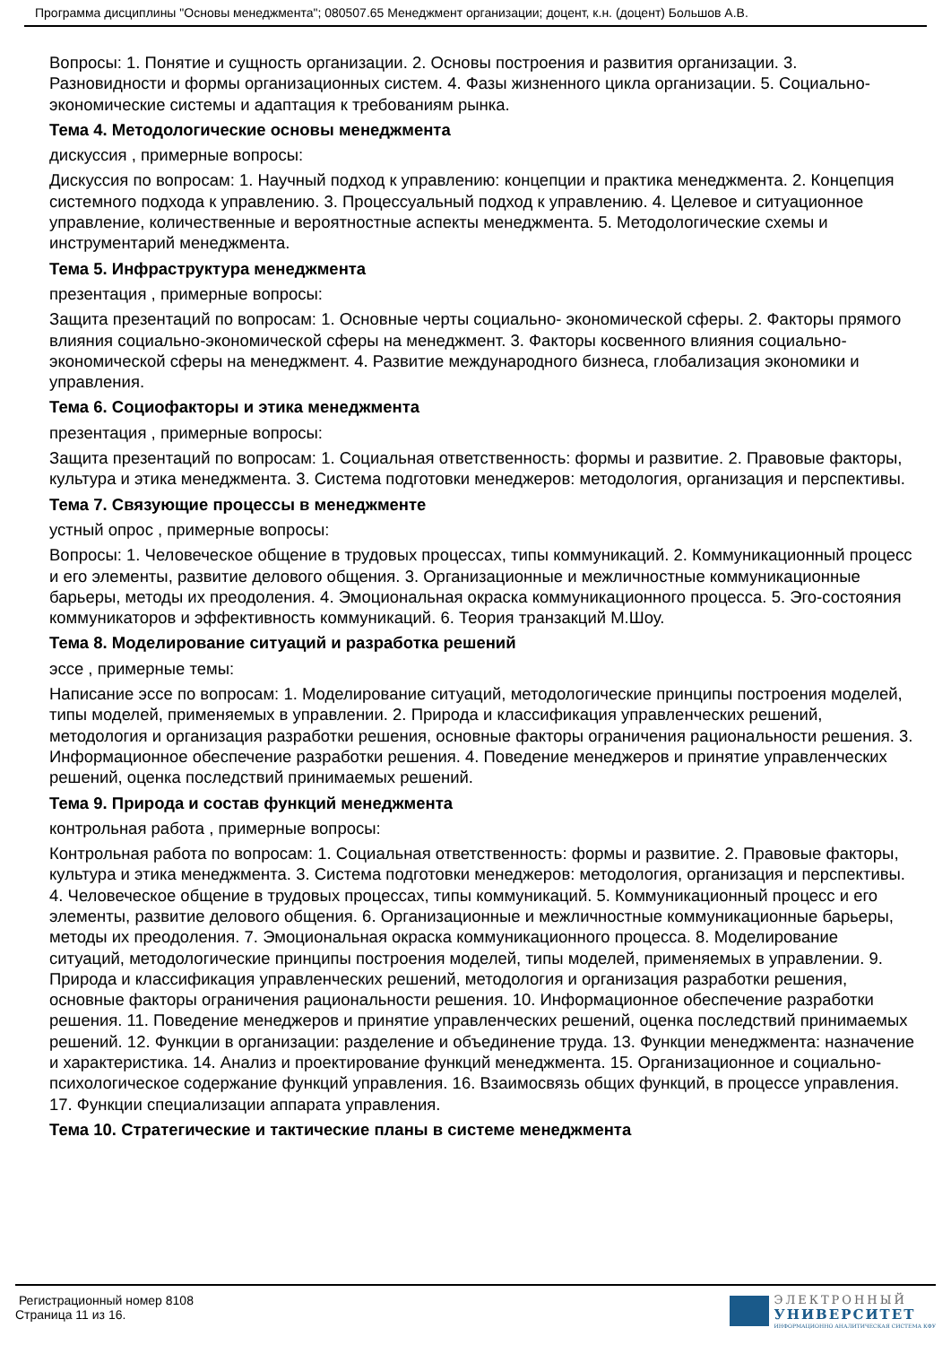Программа дисциплины "Основы менеджмента"; 080507.65 Менеджмент организации; доцент, к.н. (доцент) Большов А.В.
Вопросы: 1. Понятие и сущность организации. 2. Основы построения и развития организации. 3. Разновидности и формы организационных систем. 4. Фазы жизненного цикла организации. 5. Социально-экономические системы и адаптация к требованиям рынка.
Тема 4. Методологические основы менеджмента
дискуссия , примерные вопросы:
Дискуссия по вопросам: 1. Научный подход к управлению: концепции и практика менеджмента. 2. Концепция системного подхода к управлению. 3. Процессуальный подход к управлению. 4. Целевое и ситуационное управление, количественные и вероятностные аспекты менеджмента. 5. Методологические схемы и инструментарий менеджмента.
Тема 5. Инфраструктура менеджмента
презентация , примерные вопросы:
Защита презентаций по вопросам: 1. Основные черты социально- экономической сферы. 2. Факторы прямого влияния социально-экономической сферы на менеджмент. 3. Факторы косвенного влияния социально-экономической сферы на менеджмент. 4. Развитие международного бизнеса, глобализация экономики и управления.
Тема 6. Социофакторы и этика менеджмента
презентация , примерные вопросы:
Защита презентаций по вопросам: 1. Социальная ответственность: формы и развитие. 2. Правовые факторы, культура и этика менеджмента. 3. Система подготовки менеджеров: методология, организация и перспективы.
Тема 7. Связующие процессы в менеджменте
устный опрос , примерные вопросы:
Вопросы: 1. Человеческое общение в трудовых процессах, типы коммуникаций. 2. Коммуникационный процесс и его элементы, развитие делового общения. 3. Организационные и межличностные коммуникационные барьеры, методы их преодоления. 4. Эмоциональная окраска коммуникационного процесса. 5. Эго-состояния коммуникаторов и эффективность коммуникаций. 6. Теория транзакций М.Шоу.
Тема 8. Моделирование ситуаций и разработка решений
эссе , примерные темы:
Написание эссе по вопросам: 1. Моделирование ситуаций, методологические принципы построения моделей, типы моделей, применяемых в управлении. 2. Природа и классификация управленческих решений, методология и организация разработки решения, основные факторы ограничения рациональности решения. 3. Информационное обеспечение разработки решения. 4. Поведение менеджеров и принятие управленческих решений, оценка последствий принимаемых решений.
Тема 9. Природа и состав функций менеджмента
контрольная работа , примерные вопросы:
Контрольная работа по вопросам: 1. Социальная ответственность: формы и развитие. 2. Правовые факторы, культура и этика менеджмента. 3. Система подготовки менеджеров: методология, организация и перспективы. 4. Человеческое общение в трудовых процессах, типы коммуникаций. 5. Коммуникационный процесс и его элементы, развитие делового общения. 6. Организационные и межличностные коммуникационные барьеры, методы их преодоления. 7. Эмоциональная окраска коммуникационного процесса. 8. Моделирование ситуаций, методологические принципы построения моделей, типы моделей, применяемых в управлении. 9. Природа и классификация управленческих решений, методология и организация разработки решения, основные факторы ограничения рациональности решения. 10. Информационное обеспечение разработки решения. 11. Поведение менеджеров и принятие управленческих решений, оценка последствий принимаемых решений. 12. Функции в организации: разделение и объединение труда. 13. Функции менеджмента: назначение и характеристика. 14. Анализ и проектирование функций менеджмента. 15. Организационное и социально-психологическое содержание функций управления. 16. Взаимосвязь общих функций, в процессе управления. 17. Функции специализации аппарата управления.
Тема 10. Стратегические и тактические планы в системе менеджмента
Регистрационный номер 8108
Страница 11 из 16.
ЭЛЕКТРОННЫЙ
УНИВЕРСИТЕТ
ИНФОРМАЦИОННО АНАЛИТИЧЕСКАЯ СИСТЕМА КФУ